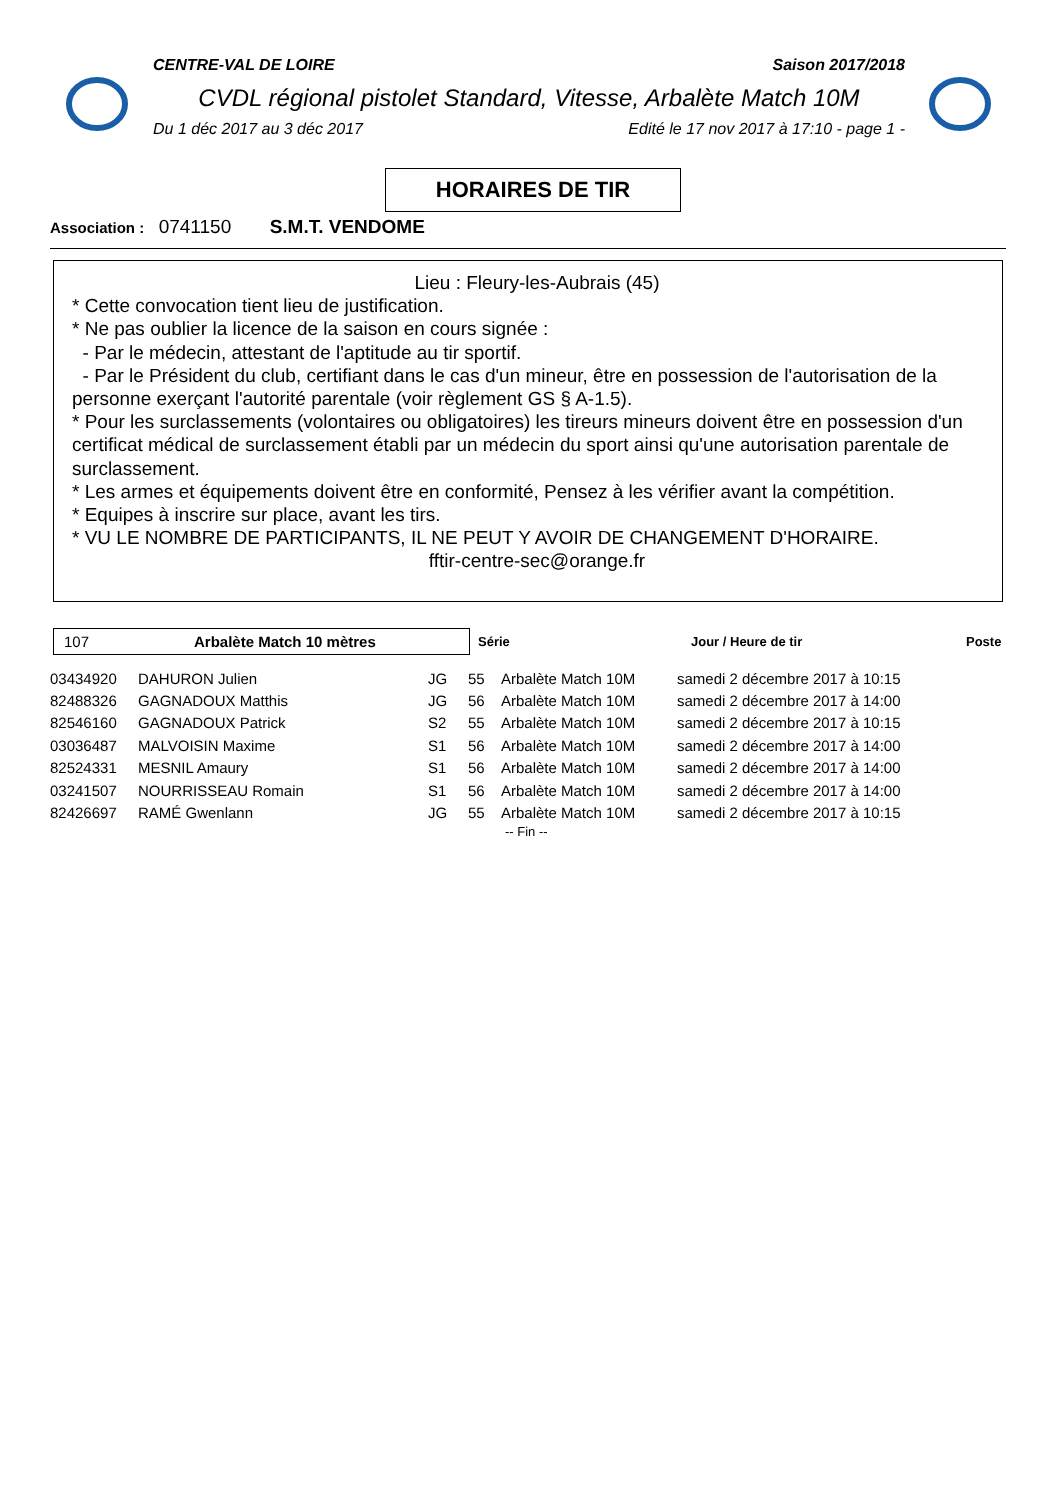CENTRE-VAL DE LOIRE Saison 2017/2018
CVDL régional pistolet Standard, Vitesse, Arbalète Match 10M
Du 1 déc 2017 au 3 déc 2017 Edité le 17 nov 2017 à 17:10 - page 1 -
HORAIRES DE TIR
Association : 0741150 S.M.T. VENDOME
Lieu : Fleury-les-Aubrais (45)
* Cette convocation tient lieu de justification.
* Ne pas oublier la licence de la saison en cours signée :
- Par le médecin, attestant de l'aptitude au tir sportif.
- Par le Président du club, certifiant dans le cas d'un mineur, être en possession de l'autorisation de la personne exerçant l'autorité parentale (voir règlement GS § A-1.5).
* Pour les surclassements (volontaires ou obligatoires) les tireurs mineurs doivent être en possession d'un certificat médical de surclassement établi par un médecin du sport ainsi qu'une autorisation parentale de surclassement.
* Les armes et équipements doivent être en conformité, Pensez à les vérifier avant la compétition.
* Equipes à inscrire sur place, avant les tirs.
* VU LE NOMBRE DE PARTICIPANTS, IL NE PEUT Y AVOIR DE CHANGEMENT D'HORAIRE.
fftir-centre-sec@orange.fr
107 Arbalète Match 10 mètres
Série Jour / Heure de tir Poste
| 03434920 | DAHURON Julien | JG | 55 | Arbalète Match 10M | samedi 2 décembre 2017 à 10:15 |
| 82488326 | GAGNADOUX Matthis | JG | 56 | Arbalète Match 10M | samedi 2 décembre 2017 à 14:00 |
| 82546160 | GAGNADOUX Patrick | S2 | 55 | Arbalète Match 10M | samedi 2 décembre 2017 à 10:15 |
| 03036487 | MALVOISIN Maxime | S1 | 56 | Arbalète Match 10M | samedi 2 décembre 2017 à 14:00 |
| 82524331 | MESNIL Amaury | S1 | 56 | Arbalète Match 10M | samedi 2 décembre 2017 à 14:00 |
| 03241507 | NOURRISSEAU Romain | S1 | 56 | Arbalète Match 10M | samedi 2 décembre 2017 à 14:00 |
| 82426697 | RAMÉ Gwenlann | JG | 55 | Arbalète Match 10M | samedi 2 décembre 2017 à 10:15 |
-- Fin --